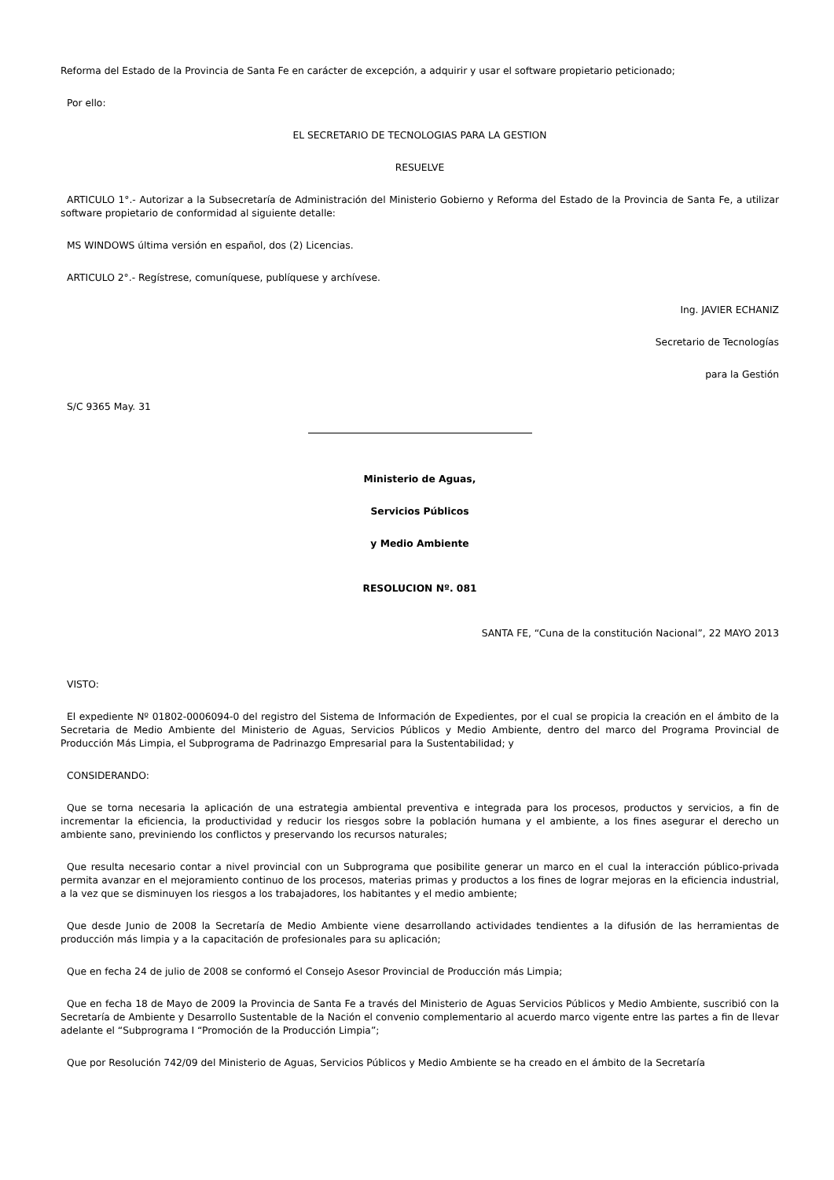Reforma del Estado de la Provincia de Santa Fe en carácter de excepción, a adquirir y usar el software propietario peticionado;
Por ello:
EL SECRETARIO DE TECNOLOGIAS PARA LA GESTION
RESUELVE
ARTICULO 1°.- Autorizar a la Subsecretaría de Administración del Ministerio Gobierno y Reforma del Estado de la Provincia de Santa Fe, a utilizar software propietario de conformidad al siguiente detalle:
MS WINDOWS última versión en español, dos (2) Licencias.
ARTICULO 2°.- Regístrese, comuníquese, publíquese y archívese.
Ing. JAVIER ECHANIZ
Secretario de Tecnologías
para la Gestión
S/C 9365 May. 31
Ministerio de Aguas,
Servicios Públicos
y Medio Ambiente
RESOLUCION Nº. 081
SANTA FE, “Cuna de la constitución Nacional”, 22 MAYO 2013
VISTO:
El expediente Nº 01802-0006094-0 del registro del Sistema de Información de Expedientes, por el cual se propicia la creación en el ámbito de la Secretaria de Medio Ambiente del Ministerio de Aguas, Servicios Públicos y Medio Ambiente, dentro del marco del Programa Provincial de Producción Más Limpia, el Subprograma de Padrinazgo Empresarial para la Sustentabilidad; y
CONSIDERANDO:
Que se torna necesaria la aplicación de una estrategia ambiental preventiva e integrada para los procesos, productos y servicios, a fin de incrementar la eficiencia, la productividad y reducir los riesgos sobre la población humana y el ambiente, a los fines asegurar el derecho un ambiente sano, previniendo los conflictos y preservando los recursos naturales;
Que resulta necesario contar a nivel provincial con un Subprograma que posibilite generar un marco en el cual la interacción público-privada permita avanzar en el mejoramiento continuo de los procesos, materias primas y productos a los fines de lograr mejoras en la eficiencia industrial, a la vez que se disminuyen los riesgos a los trabajadores, los habitantes y el medio ambiente;
Que desde Junio de 2008 la Secretaría de Medio Ambiente viene desarrollando actividades tendientes a la difusión de las herramientas de producción más limpia y a la capacitación de profesionales para su aplicación;
Que en fecha 24 de julio de 2008 se conformó el Consejo Asesor Provincial de Producción más Limpia;
Que en fecha 18 de Mayo de 2009 la Provincia de Santa Fe a través del Ministerio de Aguas Servicios Públicos y Medio Ambiente, suscribió con la Secretaría de Ambiente y Desarrollo Sustentable de la Nación el convenio complementario al acuerdo marco vigente entre las partes a fin de llevar adelante el “Subprograma I “Promoción de la Producción Limpia”;
Que por Resolución 742/09 del Ministerio de Aguas, Servicios Públicos y Medio Ambiente se ha creado en el ámbito de la Secretaría